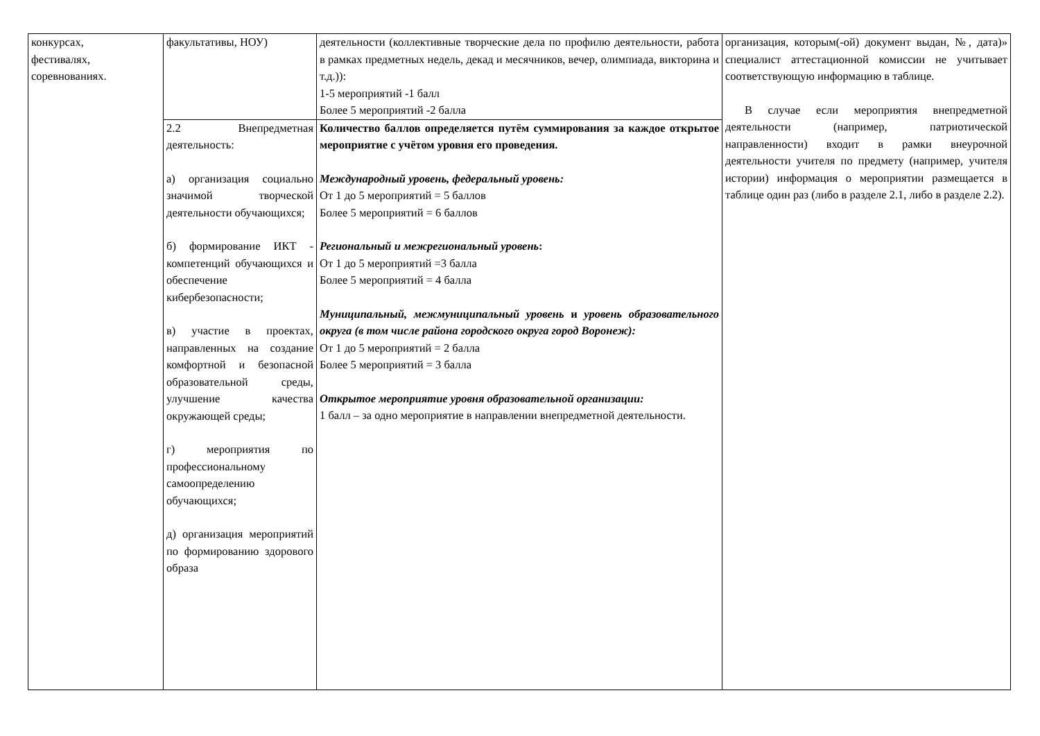| конкурсах, фестивалях, соревнованиях. | факультативы, НОУ) | деятельности (коллективные творческие дела по профилю деятельности, работа в рамках предметных недель, декад и месячников, вечер, олимпиада, викторина и т.д.)): 1-5 мероприятий -1 балл Более 5 мероприятий -2 балла | организация, которым(-ой) документ выдан, №, дата)» специалист аттестационной комиссии не учитывает соответствующую информацию в таблице. В случае если мероприятия внепредметной деятельности (например, патриотической направленности) входит в рамки внеурочной деятельности учителя по предмету (например, учителя истории) информация о мероприятии размещается в таблице один раз (либо в разделе 2.1, либо в разделе 2.2). |
| | 2.2 Внепредметная деятельность: а) организация социально значимой творческой деятельности обучающихся; б) формирование ИКТ - компетенций обучающихся и обеспечение кибербезопасности; в) участие в проектах, направленных на создание комфортной и безопасной образовательной среды, улучшение качества окружающей среды; г) мероприятия по профессиональному самоопределению обучающихся; д) организация мероприятий по формированию здорового образа | Количество баллов определяется путём суммирования за каждое открытое мероприятие с учётом уровня его проведения. Международный уровень, федеральный уровень: От 1 до 5 мероприятий = 5 баллов Более 5 мероприятий = 6 баллов Региональный и межрегиональный уровень : От 1 до 5 мероприятий =3 балла Более 5 мероприятий = 4 балла Муниципальный, межмуниципальный уровень и уровень образовательного округа (в том числе района городского округа город Воронеж): От 1 до 5 мероприятий = 2 балла Более 5 мероприятий = 3 балла Открытое мероприятие уровня образовательной организации: 1 балл – за одно мероприятие в направлении внепредметной деятельности. | |